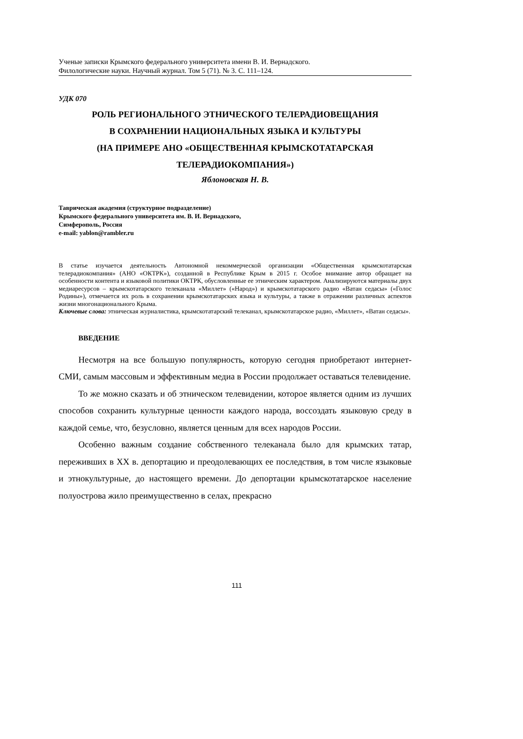Ученые записки Крымского федерального университета имени В. И. Вернадского.
Филологические науки. Научный журнал. Том 5 (71). № 3. С. 111–124.
УДК 070
РОЛЬ РЕГИОНАЛЬНОГО ЭТНИЧЕСКОГО ТЕЛЕРАДИОВЕЩАНИЯ
В СОХРАНЕНИИ НАЦИОНАЛЬНЫХ ЯЗЫКА И КУЛЬТУРЫ
(НА ПРИМЕРЕ АНО «ОБЩЕСТВЕННАЯ КРЫМСКОТАТАРСКАЯ
ТЕЛЕРАДИОКОМПАНИЯ»)
Яблоновская Н. В.
Таврическая академия (структурное подразделение)
Крымского федерального университета им. В. И. Вернадского,
Симферополь, Россия
e-mail: yablon@rambler.ru
В статье изучается деятельность Автономной некоммерческой организации «Общественная крымскотатарская телерадиокомпания» (АНО «ОКТРК»), созданной в Республике Крым в 2015 г. Особое внимание автор обращает на особенности контента и языковой политики ОКТРК, обусловленные ее этническим характером. Анализируются материалы двух медиаресурсов – крымскотатарского телеканала «Миллет» («Народ») и крымскотатарского радио «Ватан седасы» («Голос Родины»), отмечается их роль в сохранении крымскотатарских языка и культуры, а также в отражении различных аспектов жизни многонационального Крыма.
Ключевые слова: этническая журналистика, крымскотатарский телеканал, крымскотатарское радио, «Миллет», «Ватан седасы».
ВВЕДЕНИЕ
Несмотря на все большую популярность, которую сегодня приобретают интернет-СМИ, самым массовым и эффективным медиа в России продолжает оставаться телевидение.
То же можно сказать и об этническом телевидении, которое является одним из лучших способов сохранить культурные ценности каждого народа, воссоздать языковую среду в каждой семье, что, безусловно, является ценным для всех народов России.
Особенно важным создание собственного телеканала было для крымских татар, переживших в XX в. депортацию и преодолевающих ее последствия, в том числе языковые и этнокультурные, до настоящего времени. До депортации крымскотатарское население полуострова жило преимущественно в селах, прекрасно
111